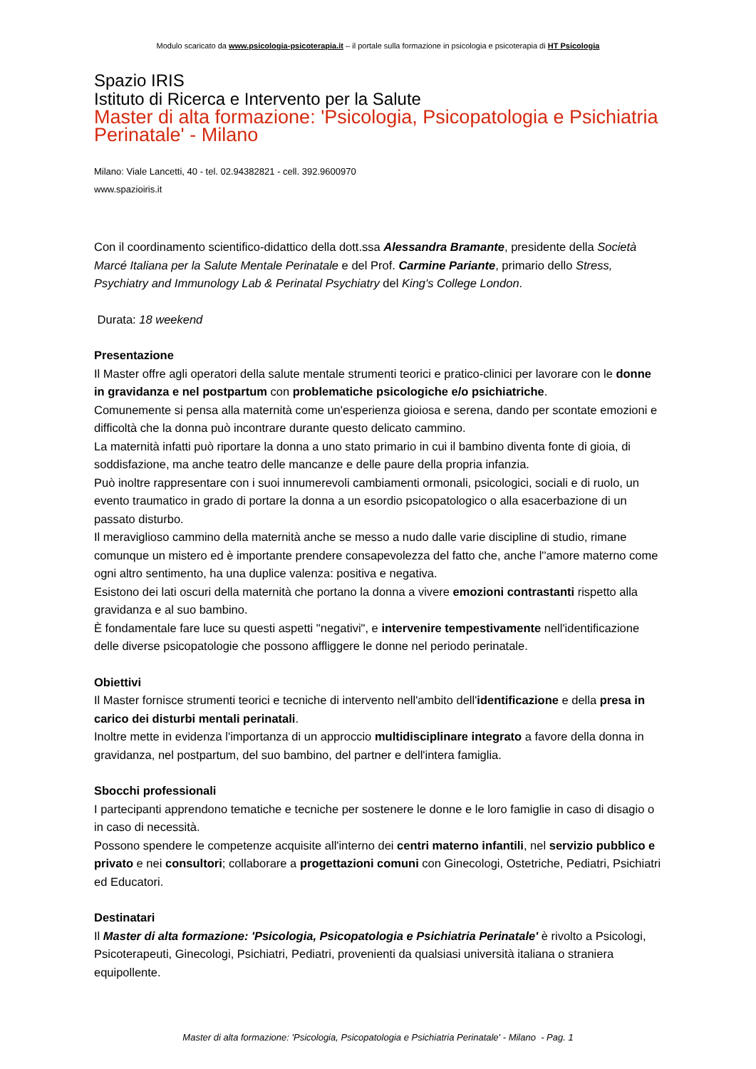Modulo scaricato da www.psicologia-psicoterapia.it – il portale sulla formazione in psicologia e psicoterapia di HT Psicologia
Spazio IRIS
Istituto di Ricerca e Intervento per la Salute
Master di alta formazione: 'Psicologia, Psicopatologia e Psichiatria Perinatale' - Milano
Milano: Viale Lancetti, 40 - tel. 02.94382821 - cell. 392.9600970
www.spazioiris.it
Con il coordinamento scientifico-didattico della dott.ssa Alessandra Bramante, presidente della Società Marcé Italiana per la Salute Mentale Perinatale e del Prof. Carmine Pariante, primario dello Stress, Psychiatry and Immunology Lab & Perinatal Psychiatry del King's College London.
Durata: 18 weekend
Presentazione
Il Master offre agli operatori della salute mentale strumenti teorici e pratico-clinici per lavorare con le donne in gravidanza e nel postpartum con problematiche psicologiche e/o psichiatriche.
Comunemente si pensa alla maternità come un'esperienza gioiosa e serena, dando per scontate emozioni e difficoltà che la donna può incontrare durante questo delicato cammino.
La maternità infatti può riportare la donna a uno stato primario in cui il bambino diventa fonte di gioia, di soddisfazione, ma anche teatro delle mancanze e delle paure della propria infanzia.
Può inoltre rappresentare con i suoi innumerevoli cambiamenti ormonali, psicologici, sociali e di ruolo, un evento traumatico in grado di portare la donna a un esordio psicopatologico o alla esacerbazione di un passato disturbo.
Il meraviglioso cammino della maternità anche se messo a nudo dalle varie discipline di studio, rimane comunque un mistero ed è importante prendere consapevolezza del fatto che, anche l''amore materno come ogni altro sentimento, ha una duplice valenza: positiva e negativa.
Esistono dei lati oscuri della maternità che portano la donna a vivere emozioni contrastanti rispetto alla gravidanza e al suo bambino.
È fondamentale fare luce su questi aspetti "negativi", e intervenire tempestivamente nell'identificazione delle diverse psicopatologie che possono affliggere le donne nel periodo perinatale.
Obiettivi
Il Master fornisce strumenti teorici e tecniche di intervento nell'ambito dell'identificazione e della presa in carico dei disturbi mentali perinatali.
Inoltre mette in evidenza l'importanza di un approccio multidisciplinare integrato a favore della donna in gravidanza, nel postpartum, del suo bambino, del partner e dell'intera famiglia.
Sbocchi professionali
I partecipanti apprendono tematiche e tecniche per sostenere le donne e le loro famiglie in caso di disagio o in caso di necessità.
Possono spendere le competenze acquisite all'interno dei centri materno infantili, nel servizio pubblico e privato e nei consultori; collaborare a progettazioni comuni con Ginecologi, Ostetriche, Pediatri, Psichiatri ed Educatori.
Destinatari
Il Master di alta formazione: 'Psicologia, Psicopatologia e Psichiatria Perinatale' è rivolto a Psicologi, Psicoterapeuti, Ginecologi, Psichiatri, Pediatri, provenienti da qualsiasi università italiana o straniera equipollente.
Master di alta formazione: 'Psicologia, Psicopatologia e Psichiatria Perinatale' - Milano - Pag. 1